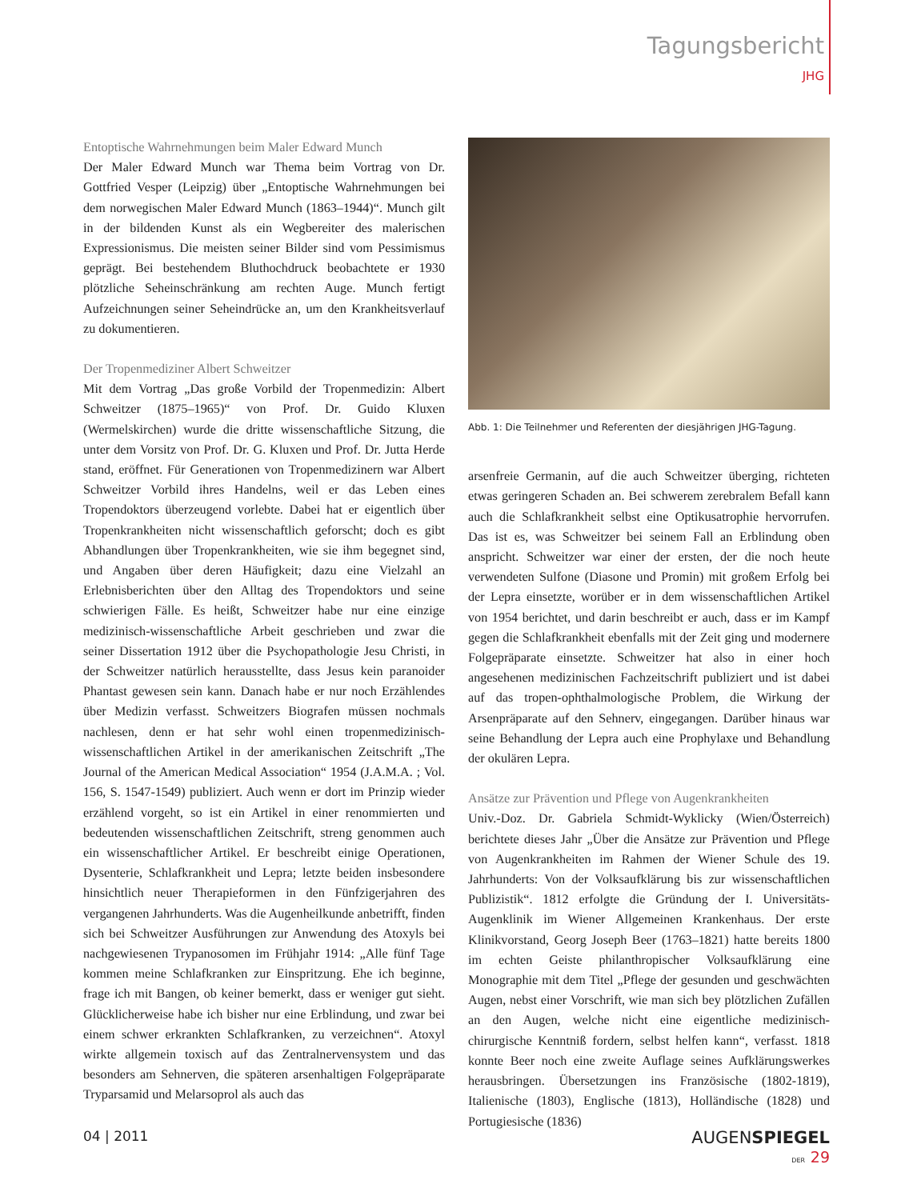Tagungsbericht
JHG
Entoptische Wahrnehmungen beim Maler Edward Munch
Der Maler Edward Munch war Thema beim Vortrag von Dr. Gottfried Vesper (Leipzig) über „Entoptische Wahrnehmungen bei dem norwegischen Maler Edward Munch (1863–1944)“. Munch gilt in der bildenden Kunst als ein Wegbereiter des malerischen Expressionismus. Die meisten seiner Bilder sind vom Pessimismus geprägt. Bei bestehendem Bluthochdruck beobachtete er 1930 plötzliche Seheinschränkung am rechten Auge. Munch fertigt Aufzeichnungen seiner Seheindrücke an, um den Krankheitsverlauf zu dokumentieren.
Der Tropenmediziner Albert Schweitzer
Mit dem Vortrag „Das große Vorbild der Tropenmedizin: Albert Schweitzer (1875–1965)“ von Prof. Dr. Guido Kluxen (Wermelskirchen) wurde die dritte wissenschaftliche Sitzung, die unter dem Vorsitz von Prof. Dr. G. Kluxen und Prof. Dr. Jutta Herde stand, eröffnet. Für Generationen von Tropenmedizinern war Albert Schweitzer Vorbild ihres Handelns, weil er das Leben eines Tropendoktors überzeugend vorlebte. Dabei hat er eigentlich über Tropenkrankheiten nicht wissenschaftlich geforscht; doch es gibt Abhandlungen über Tropenkrankheiten, wie sie ihm begegnet sind, und Angaben über deren Häufigkeit; dazu eine Vielzahl an Erlebnisberichten über den Alltag des Tropendoktors und seine schwierigen Fälle. Es heißt, Schweitzer habe nur eine einzige medizinisch-wissenschaftliche Arbeit geschrieben und zwar die seiner Dissertation 1912 über die Psychopathologie Jesu Christi, in der Schweitzer natürlich herausstellte, dass Jesus kein paranoider Phantast gewesen sein kann. Danach habe er nur noch Erzählendes über Medizin verfasst. Schweitzers Biografen müssen nochmals nachlesen, denn er hat sehr wohl einen tropenmedizinisch-wissenschaftlichen Artikel in der amerikanischen Zeitschrift „The Journal of the American Medical Association“ 1954 (J.A.M.A. ; Vol. 156, S. 1547-1549) publiziert. Auch wenn er dort im Prinzip wieder erzählend vorgeht, so ist ein Artikel in einer renommierten und bedeutenden wissenschaftlichen Zeitschrift, streng genommen auch ein wissenschaftlicher Artikel. Er beschreibt einige Operationen, Dysenterie, Schlafkrankheit und Lepra; letzte beiden insbesondere hinsichtlich neuer Therapieformen in den Fünfzigerjahren des vergangenen Jahrhunderts. Was die Augenheilkunde anbetrifft, finden sich bei Schweitzer Ausführungen zur Anwendung des Atoxyls bei nachgewiesenen Trypanosomen im Frühjahr 1914: „Alle fünf Tage kommen meine Schlafkranken zur Einspritzung. Ehe ich beginne, frage ich mit Bangen, ob keiner bemerkt, dass er weniger gut sieht. Glücklicherweise habe ich bisher nur eine Erblindung, und zwar bei einem schwer erkrankten Schlafkranken, zu verzeichnen“. Atoxyl wirkte allgemein toxisch auf das Zentralnervensystem und das besonders am Sehnerven, die späteren arsenhaltigen Folgepräparate Tryparsamid und Melarsoprol als auch das
Abb. 1: Die Teilnehmer und Referenten der diesjährigen JHG-Tagung.
arsenfreie Germanin, auf die auch Schweitzer überging, richteten etwas geringeren Schaden an. Bei schwerem zerebralem Befall kann auch die Schlafkrankheit selbst eine Optikusatrophie hervorrufen. Das ist es, was Schweitzer bei seinem Fall an Erblindung oben anspricht. Schweitzer war einer der ersten, der die noch heute verwendeten Sulfone (Diasone und Promin) mit großem Erfolg bei der Lepra einsetzte, worüber er in dem wissenschaftlichen Artikel von 1954 berichtet, und darin beschreibt er auch, dass er im Kampf gegen die Schlafkrankheit ebenfalls mit der Zeit ging und modernere Folgepräparate einsetzte. Schweitzer hat also in einer hoch angesehenen medizinischen Fachzeitschrift publiziert und ist dabei auf das tropen-ophthalmologische Problem, die Wirkung der Arsenpräparate auf den Sehnerv, eingegangen. Darüber hinaus war seine Behandlung der Lepra auch eine Prophylaxe und Behandlung der okulären Lepra.
Ansätze zur Prävention und Pflege von Augenkrankheiten
Univ.-Doz. Dr. Gabriela Schmidt-Wyklicky (Wien/Österreich) berichtete dieses Jahr „Über die Ansätze zur Prävention und Pflege von Augenkrankheiten im Rahmen der Wiener Schule des 19. Jahrhunderts: Von der Volksaufklärung bis zur wissenschaftlichen Publizistik“. 1812 erfolgte die Gründung der I. Universitäts-Augenklinik im Wiener Allgemeinen Krankenhaus. Der erste Klinikvorstand, Georg Joseph Beer (1763–1821) hatte bereits 1800 im echten Geiste philanthropischer Volksaufklärung eine Monographie mit dem Titel „Pflege der gesunden und geschwächten Augen, nebst einer Vorschrift, wie man sich bey plötzlichen Zufällen an den Augen, welche nicht eine eigentliche medizinisch-chirurgische Kenntniß fordern, selbst helfen kann“, verfasst. 1818 konnte Beer noch eine zweite Auflage seines Aufklärungswerkes herausbringen. Übersetzungen ins Französische (1802-1819), Italienische (1803), Englische (1813), Holländische (1828) und Portugiesische (1836)
04 | 2011
AUGENSPIEGEL
DER 29